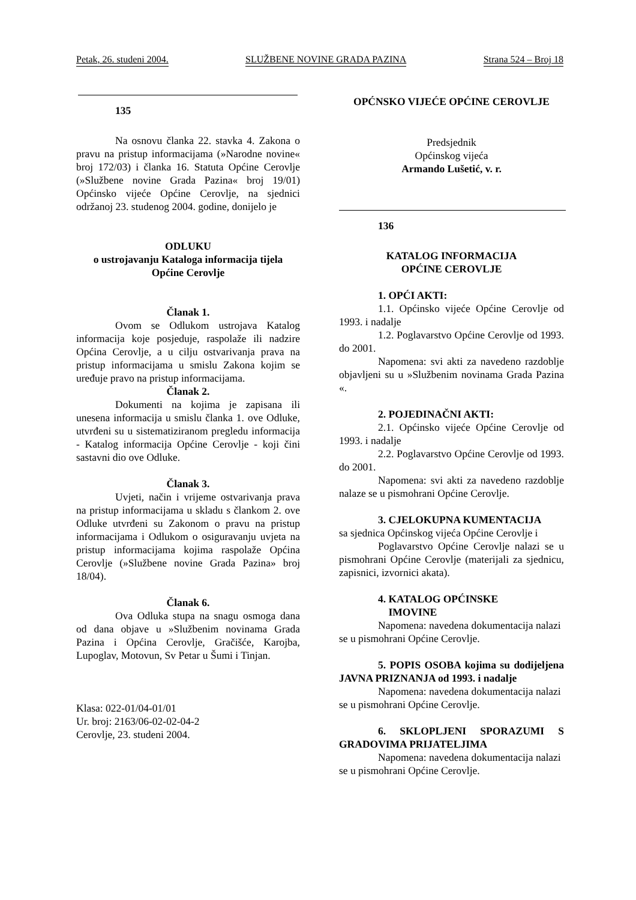Petak, 26. studeni 2004. SLUŽBENE NOVINE GRADA PAZINA Strana 524 – Broj 18
135
Na osnovu članka 22. stavka 4. Zakona o pravu na pristup informacijama (»Narodne novine« broj 172/03) i članka 16. Statuta Općine Cerovlje (»Službene novine Grada Pazina« broj 19/01) Općinsko vijeće Općine Cerovlje, na sjednici održanoj 23. studenog 2004. godine, donijelo je
ODLUKU
o ustrojavanju Kataloga informacija tijela Općine Cerovlje
Članak 1.
Ovom se Odlukom ustrojava Katalog informacija koje posjeduje, raspolaže ili nadzire Općina Cerovlje, a u cilju ostvarivanja prava na pristup informacijama u smislu Zakona kojim se uređuje pravo na pristup informacijama.
Članak 2.
Dokumenti na kojima je zapisana ili unesena informacija u smislu članka 1. ove Odluke, utvrđeni su u sistematiziranom pregledu informacija - Katalog informacija Općine Cerovlje - koji čini sastavni dio ove Odluke.
Članak 3.
Uvjeti, način i vrijeme ostvarivanja prava na pristup informacijama u skladu s člankom 2. ove Odluke utvrđeni su Zakonom o pravu na pristup informacijama i Odlukom o osiguravanju uvjeta na pristup informacijama kojima raspolaže Općina Cerovlje (»Službene novine Grada Pazina» broj 18/04).
Članak 6.
Ova Odluka stupa na snagu osmoga dana od dana objave u »Službenim novinama Grada Pazina i Općina Cerovlje, Gračišće, Karojba, Lupoglav, Motovun, Sv Petar u Šumi i Tinjan.
Klasa: 022-01/04-01/01
Ur. broj: 2163/06-02-02-04-2
Cerovlje, 23. studeni 2004.
OPĆNSKO VIJEĆE OPĆINE CEROVLJE
Predsjednik
Općinskog vijeća
Armando Lušetić, v. r.
136
KATALOG INFORMACIJA
OPĆINE CEROVLJE
1. OPĆI AKTI:
1.1. Općinsko vijeće Općine Cerovlje od 1993. i nadalje
1.2. Poglavarstvo Općine Cerovlje od 1993. do 2001.
Napomena: svi akti za navedeno razdoblje objavljeni su u »Službenim novinama Grada Pazina «.
2. POJEDINAČNI AKTI:
2.1. Općinsko vijeće Općine Cerovlje od 1993. i nadalje
2.2. Poglavarstvo Općine Cerovlje od 1993. do 2001.
Napomena: svi akti za navedeno razdoblje nalaze se u pismohrani Općine Cerovlje.
3. CJELOKUPNA KUMENTACIJA
sa sjednica Općinskog vijeća Općine Cerovlje i
Poglavarstvo Općine Cerovlje nalazi se u pismohrani Općine Cerovlje (materijali za sjednicu, zapisnici, izvornici akata).
4. KATALOG OPĆINSKE
IMOVINE
Napomena: navedena dokumentacija nalazi se u pismohrani Općine Cerovlje.
5. POPIS OSOBA kojima su dodijeljena JAVNA PRIZNANJA od 1993. i nadalje
Napomena: navedena dokumentacija nalazi se u pismohrani Općine Cerovlje.
6. SKLOPLJENI SPORAZUMI S GRADOVIMA PRIJATELJIMA
Napomena: navedena dokumentacija nalazi se u pismohrani Općine Cerovlje.